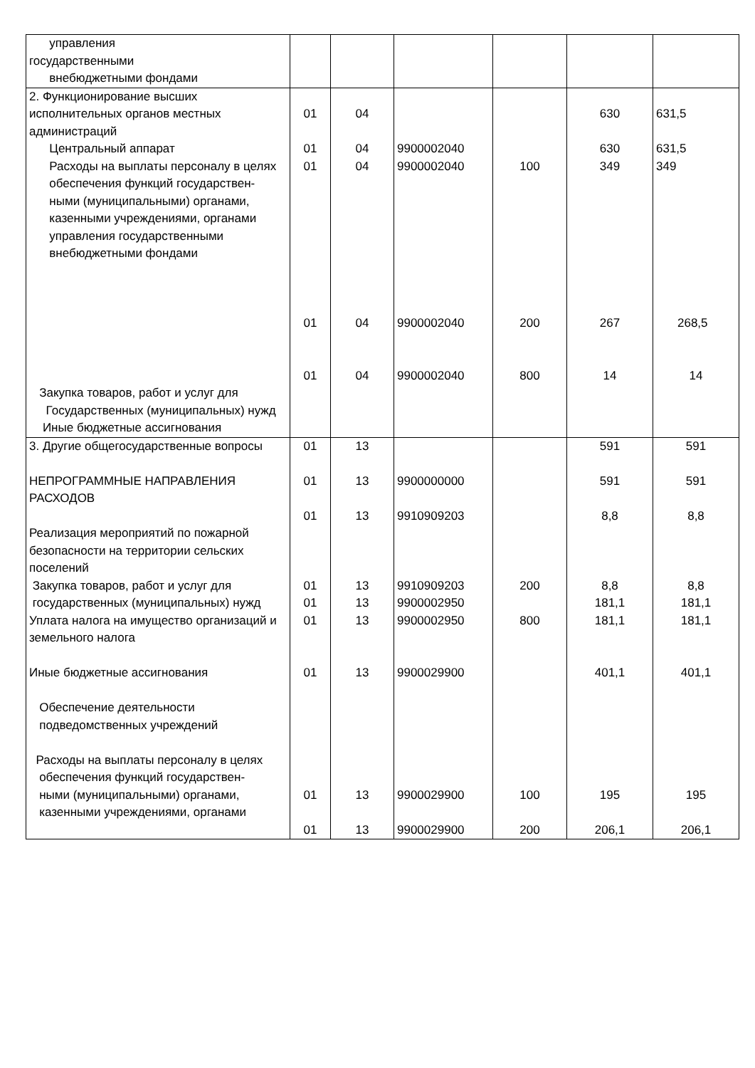| управления государственными внебюджетными фондами | | | | | | |
| 2. Функционирование высших исполнительных органов местных администраций | 01 | 04 | | | 630 | 631,5 |
| Центральный аппарат | 01 | 04 | 9900002040 | | 630 | 631,5 |
| Расходы на выплаты персоналу в целях обеспечения функций государствен- ными (муниципальными) органами, казенными учреждениями, органами управления государственными внебюджетными фондами | 01 01 | 04 04 | 9900002040 9900002040 | 100 200 | 349 267 | 349 268,5 |
| Закупка товаров, работ и услуг для Государственных (муниципальных) нужд Иные бюджетные ассигнования | 01 | 04 | 9900002040 | 800 | 14 | 14 |
| 3. Другие общегосударственные вопросы НЕПРОГРАММНЫЕ НАПРАВЛЕНИЯ РАСХОДОВ | 01 01 | 13 13 | 9900000000 | | 591 591 | 591 591 |
| Реализация мероприятий по пожарной безопасности на территории сельских поселений | 01 | 13 | 9910909203 | | 8,8 | 8,8 |
| Закупка товаров, работ и услуг для государственных (муниципальных) нужд | 01 01 | 13 13 | 9910909203 9900002950 | 200 | 8,8 181,1 | 8,8 181,1 |
| Уплата налога на имущество организаций и земельного налога Иные бюджетные ассигнования Обеспечение деятельности подведомственных учреждений | 01 01 | 13 13 | 9900002950 9900029900 | 800 | 181,1 401,1 | 181,1 401,1 |
| Расходы на выплаты персоналу в целях обеспечения функций государствен- ными (муниципальными) органами, казенными учреждениями, органами | 01 01 | 13 13 | 9900029900 9900029900 | 100 200 | 195 206,1 | 195 206,1 |